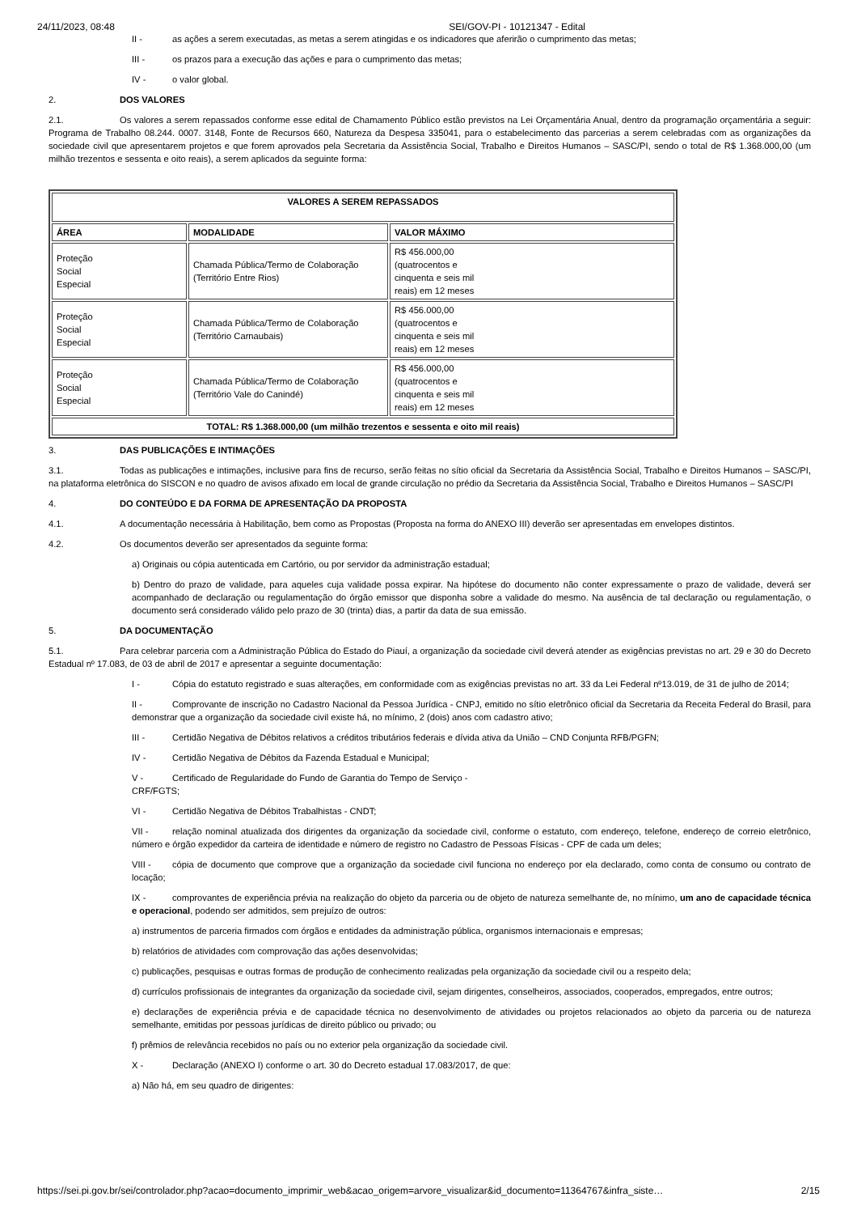24/11/2023, 08:48 SEI/GOV-PI - 10121347 - Edital
II - as ações a serem executadas, as metas a serem atingidas e os indicadores que aferirão o cumprimento das metas;
III - os prazos para a execução das ações e para o cumprimento das metas;
IV - o valor global.
2. DOS VALORES
2.1. Os valores a serem repassados conforme esse edital de Chamamento Público estão previstos na Lei Orçamentária Anual, dentro da programação orçamentária a seguir: Programa de Trabalho 08.244. 0007. 3148, Fonte de Recursos 660, Natureza da Despesa 335041, para o estabelecimento das parcerias a serem celebradas com as organizações da sociedade civil que apresentarem projetos e que forem aprovados pela Secretaria da Assistência Social, Trabalho e Direitos Humanos – SASC/PI, sendo o total de R$ 1.368.000,00 (um milhão trezentos e sessenta e oito reais), a serem aplicados da seguinte forma:
| VALORES A SEREM REPASSADOS | | |
| --- | --- | --- |
| ÁREA | MODALIDADE | VALOR MÁXIMO |
| Proteção Social Especial | Chamada Pública/Termo de Colaboração (Território Entre Rios) | R$ 456.000,00 (quatrocentos e cinquenta e seis mil reais) em 12 meses |
| Proteção Social Especial | Chamada Pública/Termo de Colaboração (Território Carnaubais) | R$ 456.000,00 (quatrocentos e cinquenta e seis mil reais) em 12 meses |
| Proteção Social Especial | Chamada Pública/Termo de Colaboração (Território Vale do Canindé) | R$ 456.000,00 (quatrocentos e cinquenta e seis mil reais) em 12 meses |
| TOTAL: R$ 1.368.000,00 (um milhão trezentos e sessenta e oito mil reais) | | |
3. DAS PUBLICAÇÕES E INTIMAÇÕES
3.1. Todas as publicações e intimações, inclusive para fins de recurso, serão feitas no sítio oficial da Secretaria da Assistência Social, Trabalho e Direitos Humanos – SASC/PI, na plataforma eletrônica do SISCON e no quadro de avisos afixado em local de grande circulação no prédio da Secretaria da Assistência Social, Trabalho e Direitos Humanos – SASC/PI
4. DO CONTEÚDO E DA FORMA DE APRESENTAÇÃO DA PROPOSTA
4.1. A documentação necessária à Habilitação, bem como as Propostas (Proposta na forma do ANEXO III) deverão ser apresentadas em envelopes distintos.
4.2. Os documentos deverão ser apresentados da seguinte forma:
a) Originais ou cópia autenticada em Cartório, ou por servidor da administração estadual;
b) Dentro do prazo de validade, para aqueles cuja validade possa expirar. Na hipótese do documento não conter expressamente o prazo de validade, deverá ser acompanhado de declaração ou regulamentação do órgão emissor que disponha sobre a validade do mesmo. Na ausência de tal declaração ou regulamentação, o documento será considerado válido pelo prazo de 30 (trinta) dias, a partir da data de sua emissão.
5. DA DOCUMENTAÇÃO
5.1. Para celebrar parceria com a Administração Pública do Estado do Piauí, a organização da sociedade civil deverá atender as exigências previstas no art. 29 e 30 do Decreto Estadual nº 17.083, de 03 de abril de 2017 e apresentar a seguinte documentação:
I - Cópia do estatuto registrado e suas alterações, em conformidade com as exigências previstas no art. 33 da Lei Federal nº13.019, de 31 de julho de 2014;
II - Comprovante de inscrição no Cadastro Nacional da Pessoa Jurídica - CNPJ, emitido no sítio eletrônico oficial da Secretaria da Receita Federal do Brasil, para demonstrar que a organização da sociedade civil existe há, no mínimo, 2 (dois) anos com cadastro ativo;
III - Certidão Negativa de Débitos relativos a créditos tributários federais e dívida ativa da União – CND Conjunta RFB/PGFN;
IV - Certidão Negativa de Débitos da Fazenda Estadual e Municipal;
V - Certificado de Regularidade do Fundo de Garantia do Tempo de Serviço -
CRF/FGTS;
VI - Certidão Negativa de Débitos Trabalhistas - CNDT;
VII - relação nominal atualizada dos dirigentes da organização da sociedade civil, conforme o estatuto, com endereço, telefone, endereço de correio eletrônico, número e órgão expedidor da carteira de identidade e número de registro no Cadastro de Pessoas Físicas - CPF de cada um deles;
VIII - cópia de documento que comprove que a organização da sociedade civil funciona no endereço por ela declarado, como conta de consumo ou contrato de locação;
IX - comprovantes de experiência prévia na realização do objeto da parceria ou de objeto de natureza semelhante de, no mínimo, um ano de capacidade técnica e operacional, podendo ser admitidos, sem prejuízo de outros:
a) instrumentos de parceria firmados com órgãos e entidades da administração pública, organismos internacionais e empresas;
b) relatórios de atividades com comprovação das ações desenvolvidas;
c) publicações, pesquisas e outras formas de produção de conhecimento realizadas pela organização da sociedade civil ou a respeito dela;
d) currículos profissionais de integrantes da organização da sociedade civil, sejam dirigentes, conselheiros, associados, cooperados, empregados, entre outros;
e) declarações de experiência prévia e de capacidade técnica no desenvolvimento de atividades ou projetos relacionados ao objeto da parceria ou de natureza semelhante, emitidas por pessoas jurídicas de direito público ou privado; ou
f) prêmios de relevância recebidos no país ou no exterior pela organização da sociedade civil.
X - Declaração (ANEXO I) conforme o art. 30 do Decreto estadual 17.083/2017, de que:
a) Não há, em seu quadro de dirigentes:
https://sei.pi.gov.br/sei/controlador.php?acao=documento_imprimir_web&acao_origem=arvore_visualizar&id_documento=11364767&infra_siste… 2/15